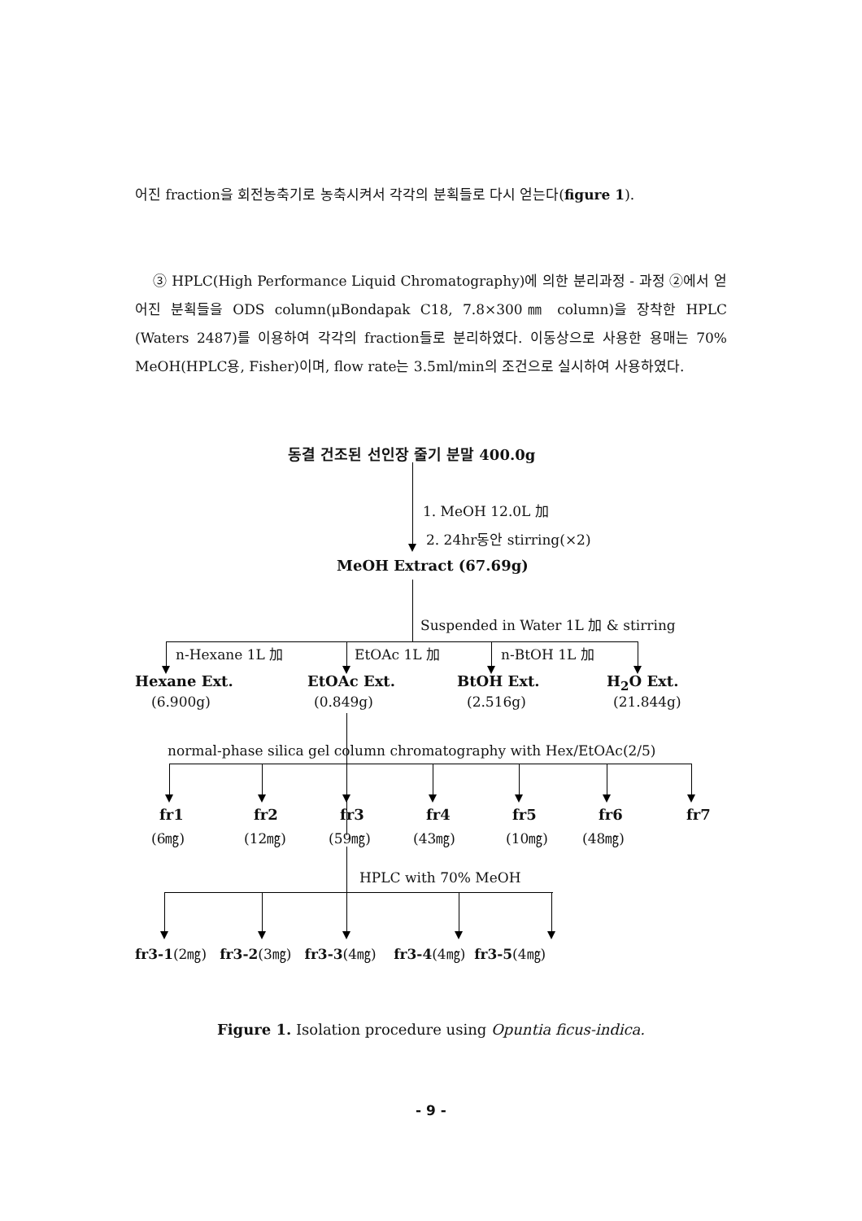어진 fraction을 회전농축기로 농축시켜서 각각의 분획들로 다시 얻는다(figure 1).
③ HPLC(High Performance Liquid Chromatography)에 의한 분리과정 - 과정 ②에서 얻어진 분획들을 ODS column(μBondapak C18, 7.8×300㎜ column)을 장착한 HPLC (Waters 2487)를 이용하여 각각의 fraction들로 분리하였다. 이동상으로 사용한 용매는 70% MeOH(HPLC용, Fisher)이며, flow rate는 3.5ml/min의 조건으로 실시하여 사용하였다.
동결 건조된 선인장 줄기 분말 400.0g
1. MeOH 12.0L 加
2. 24hr동안 stirring(×2)
MeOH Extract (67.69g)
Suspended in Water 1L 加 & stirring
n-Hexane 1L 加 EtOAc 1L 加 n-BtOH 1L 加
Hexane Ext. EtOAc Ext. BtOH Ext. H<sub>2</sub>O Ext.
(6.900g) (0.849g) (2.516g) (21.844g)
normal-phase silica gel column chromatography with Hex/EtOAc(2/5)
fr1 fr2 fr3 fr4 fr5 fr6 fr7
(6㎎) (12㎎) (59㎎) (43㎎) (10㎎) (48㎎)
HPLC with 70% MeOH
fr3-1(2㎎) fr3-2(3㎎) fr3-3(4㎎) fr3-4(4㎎) fr3-5(4㎎)
Figure 1. Isolation procedure using Opuntia ficus-indica.
- 9 -